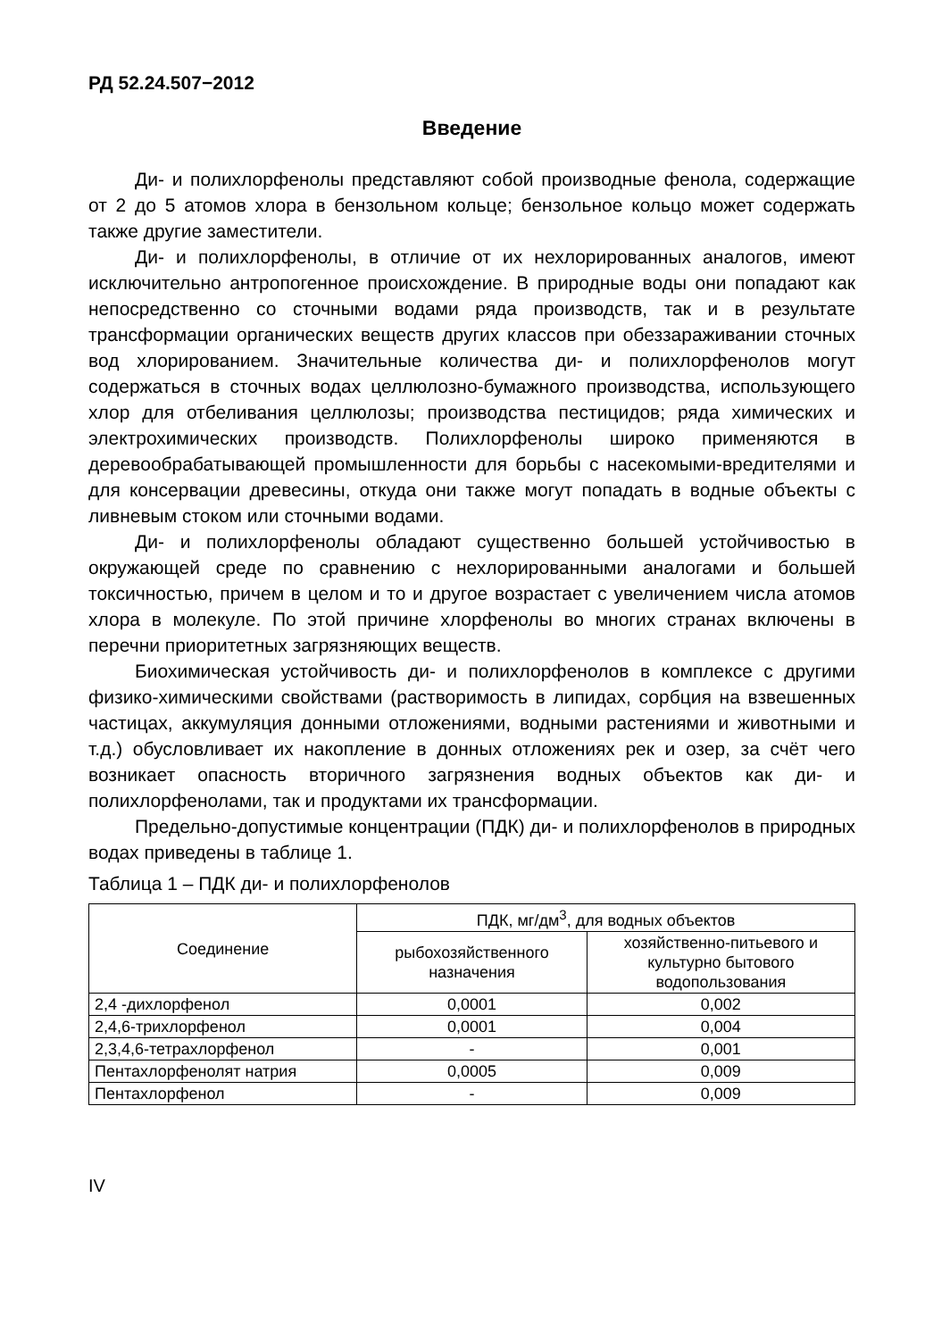РД 52.24.507−2012
Введение
Ди- и полихлорфенолы представляют собой производные фенола, содержащие от 2 до 5 атомов хлора в бензольном кольце; бензольное кольцо может содержать также другие заместители.
Ди- и полихлорфенолы, в отличие от их нехлорированных аналогов, имеют исключительно антропогенное происхождение. В природные воды они попадают как непосредственно со сточными водами ряда производств, так и в результате трансформации органических веществ других классов при обеззараживании сточных вод хлорированием. Значительные количества ди- и полихлорфенолов могут содержаться в сточных водах целлюлозно-бумажного производства, использующего хлор для отбеливания целлюлозы; производства пестицидов; ряда химических и электрохимических производств. Полихлорфенолы широко применяются в деревообрабатывающей промышленности для борьбы с насекомыми-вредителями и для консервации древесины, откуда они также могут попадать в водные объекты с ливневым стоком или сточными водами.
Ди- и полихлорфенолы обладают существенно большей устойчивостью в окружающей среде по сравнению с нехлорированными аналогами и большей токсичностью, причем в целом и то и другое возрастает с увеличением числа атомов хлора в молекуле. По этой причине хлорфенолы во многих странах включены в перечни приоритетных загрязняющих веществ.
Биохимическая устойчивость ди- и полихлорфенолов в комплексе с другими физико-химическими свойствами (растворимость в липидах, сорбция на взвешенных частицах, аккумуляция донными отложениями, водными растениями и животными и т.д.) обусловливает их накопление в донных отложениях рек и озер, за счёт чего возникает опасность вторичного загрязнения водных объектов как ди- и полихлорфенолами, так и продуктами их трансформации.
Предельно-допустимые концентрации (ПДК) ди- и полихлорфенолов в природных водах приведены в таблице 1.
Таблица 1 – ПДК ди- и полихлорфенолов
| Соединение | ПДК, мг/дм<sup>3</sup>, для водных объектов | |
| --- | --- | --- |
| | рыбохозяйственного назначения | хозяйственно-питьевого и культурно бытового водопользования |
| 2,4 -дихлорфенол | 0,0001 | 0,002 |
| 2,4,6-трихлорфенол | 0,0001 | 0,004 |
| 2,3,4,6-тетрахлорфенол | - | 0,001 |
| Пентахлорфенолят натрия | 0,0005 | 0,009 |
| Пентахлорфенол | - | 0,009 |
IV